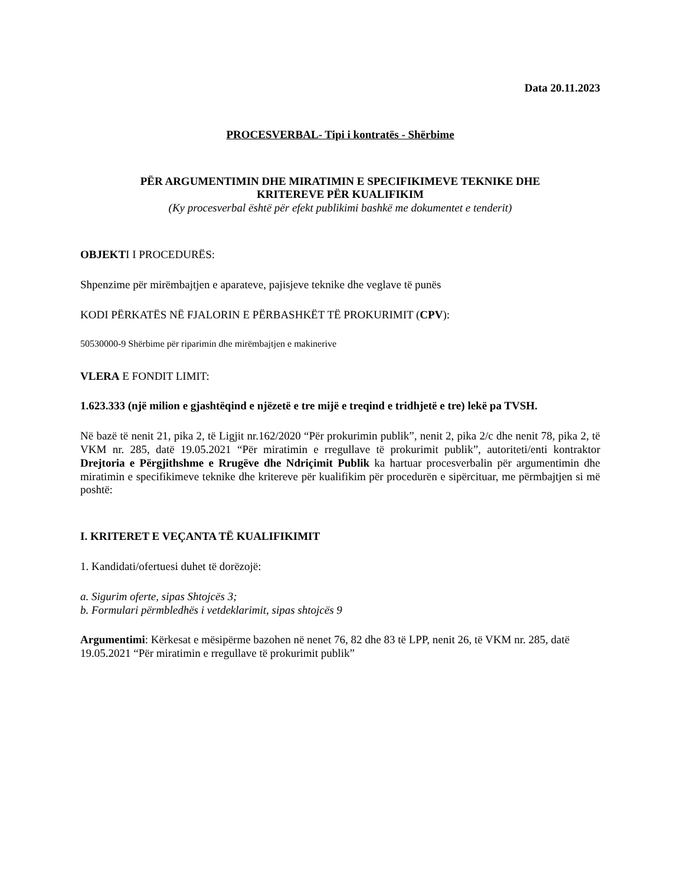Data 20.11.2023
PROCESVERBAL- Tipi i kontratës - Shërbime
PËR ARGUMENTIMIN DHE MIRATIMIN E SPECIFIKIMEVE TEKNIKE DHE
KRITEREVE PËR KUALIFIKIM
(Ky procesverbal është për efekt publikimi bashkë me dokumentet e tenderit)
OBJEKTI I PROCEDURËS:
Shpenzime për mirëmbajtjen e aparateve, pajisjeve teknike dhe veglave të punës
KODI PËRKATËS NË FJALORIN E PËRBASHKËT TË PROKURIMIT (CPV):
50530000-9 Shërbime për riparimin dhe mirëmbajtjen e makinerive
VLERA E FONDIT LIMIT:
1.623.333 (një milion e gjashtëqind e njëzetë e tre mijë e treqind e tridhjetë e tre) lekë pa TVSH.
Në bazë të nenit 21, pika 2, të Ligjit nr.162/2020 “Për prokurimin publik”, nenit 2, pika 2/c dhe nenit 78, pika 2, të VKM nr. 285, datë 19.05.2021 “Për miratimin e rregullave të prokurimit publik”, autoriteti/enti kontraktor Drejtoria e Përgjithshme e Rrugëve dhe Ndriçimit Publik ka hartuar procesverbalin për argumentimin dhe miratimin e specifikimeve teknike dhe kritereve për kualifikim për procedurën e sipërcituar, me përmbajtjen si më poshtë:
I. KRITERET E VEÇANTA TË KUALIFIKIMIT
1. Kandidati/ofertuesi duhet të dorëzojë:
a. Sigurim oferte, sipas Shtojcës 3;
b. Formulari përmbledhës i vetdeklarimit, sipas shtojcës 9
Argumentimi: Kërkesat e mësipërme bazohen në nenet 76, 82 dhe 83 të LPP, nenit 26, të VKM nr. 285, datë 19.05.2021 “Për miratimin e rregullave të prokurimit publik”